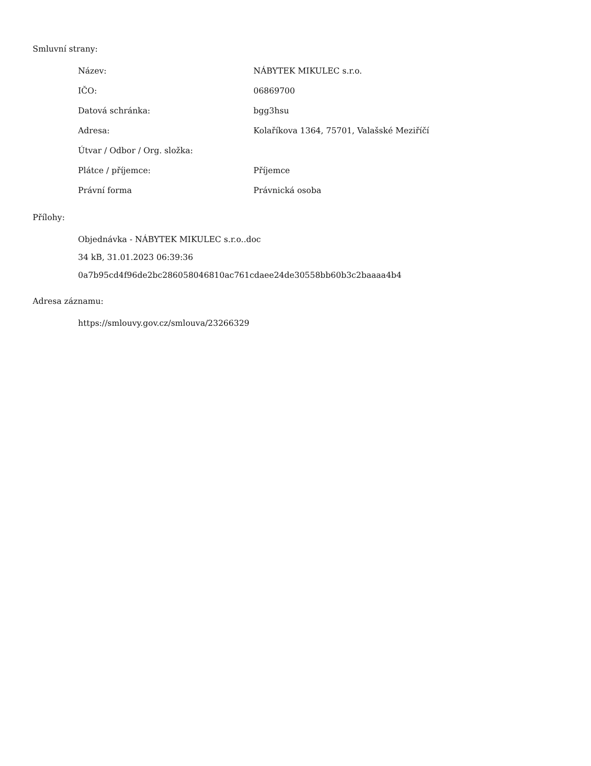Smluvní strany:
| Název: | NÁBYTEK MIKULEC s.r.o. |
| IČO: | 06869700 |
| Datová schránka: | bgg3hsu |
| Adresa: | Kolaříkova 1364, 75701, Valašské Meziříčí |
| Útvar / Odbor / Org. složka: | |
| Plátce / příjemce: | Příjemce |
| Právní forma | Právnická osoba |
Přílohy:
Objednávka - NÁBYTEK MIKULEC s.r.o..doc
34 kB, 31.01.2023 06:39:36
0a7b95cd4f96de2bc286058046810ac761cdaee24de30558bb60b3c2baaaa4b4
Adresa záznamu:
https://smlouvy.gov.cz/smlouva/23266329